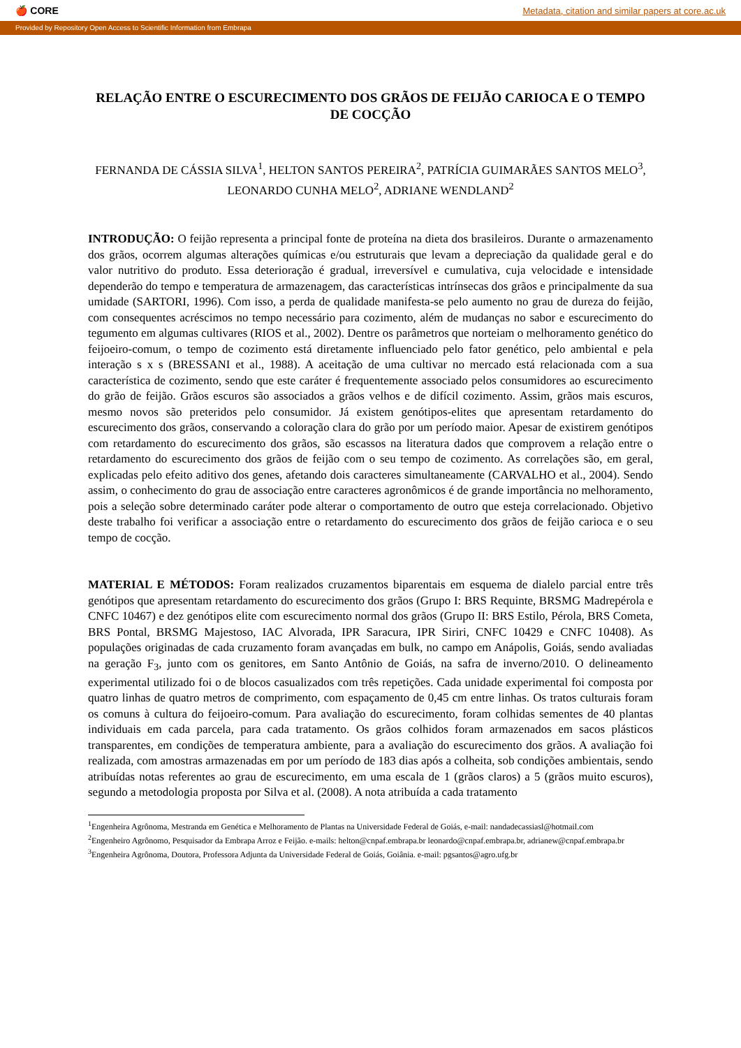🍎 CORE Metadata, citation and similar papers at core.ac.uk
Provided by Repository Open Access to Scientific Information from Embrapa
RELAÇÃO ENTRE O ESCURECIMENTO DOS GRÃOS DE FEIJÃO CARIOCA E O TEMPO DE COCÇÃO
FERNANDA DE CÁSSIA SILVA<sup>1</sup>, HELTON SANTOS PEREIRA<sup>2</sup>, PATRÍCIA GUIMARÃES SANTOS MELO<sup>3</sup>, LEONARDO CUNHA MELO<sup>2</sup>, ADRIANE WENDLAND<sup>2</sup>
INTRODUÇÃO: O feijão representa a principal fonte de proteína na dieta dos brasileiros. Durante o armazenamento dos grãos, ocorrem algumas alterações químicas e/ou estruturais que levam a depreciação da qualidade geral e do valor nutritivo do produto. Essa deterioração é gradual, irreversível e cumulativa, cuja velocidade e intensidade dependerão do tempo e temperatura de armazenagem, das características intrínsecas dos grãos e principalmente da sua umidade (SARTORI, 1996). Com isso, a perda de qualidade manifesta-se pelo aumento no grau de dureza do feijão, com consequentes acréscimos no tempo necessário para cozimento, além de mudanças no sabor e escurecimento do tegumento em algumas cultivares (RIOS et al., 2002). Dentre os parâmetros que norteiam o melhoramento genético do feijoeiro-comum, o tempo de cozimento está diretamente influenciado pelo fator genético, pelo ambiental e pela interação s x s (BRESSANI et al., 1988). A aceitação de uma cultivar no mercado está relacionada com a sua característica de cozimento, sendo que este caráter é frequentemente associado pelos consumidores ao escurecimento do grão de feijão. Grãos escuros são associados a grãos velhos e de difícil cozimento. Assim, grãos mais escuros, mesmo novos são preteridos pelo consumidor. Já existem genótipos-elites que apresentam retardamento do escurecimento dos grãos, conservando a coloração clara do grão por um período maior. Apesar de existirem genótipos com retardamento do escurecimento dos grãos, são escassos na literatura dados que comprovem a relação entre o retardamento do escurecimento dos grãos de feijão com o seu tempo de cozimento. As correlações são, em geral, explicadas pelo efeito aditivo dos genes, afetando dois caracteres simultaneamente (CARVALHO et al., 2004). Sendo assim, o conhecimento do grau de associação entre caracteres agronômicos é de grande importância no melhoramento, pois a seleção sobre determinado caráter pode alterar o comportamento de outro que esteja correlacionado. Objetivo deste trabalho foi verificar a associação entre o retardamento do escurecimento dos grãos de feijão carioca e o seu tempo de cocção.
MATERIAL E MÉTODOS: Foram realizados cruzamentos biparentais em esquema de dialelo parcial entre três genótipos que apresentam retardamento do escurecimento dos grãos (Grupo I: BRS Requinte, BRSMG Madrepérola e CNFC 10467) e dez genótipos elite com escurecimento normal dos grãos (Grupo II: BRS Estilo, Pérola, BRS Cometa, BRS Pontal, BRSMG Majestoso, IAC Alvorada, IPR Saracura, IPR Siriri, CNFC 10429 e CNFC 10408). As populações originadas de cada cruzamento foram avançadas em bulk, no campo em Anápolis, Goiás, sendo avaliadas na geração F<sub>3</sub>, junto com os genitores, em Santo Antônio de Goiás, na safra de inverno/2010. O delineamento experimental utilizado foi o de blocos casualizados com três repetições. Cada unidade experimental foi composta por quatro linhas de quatro metros de comprimento, com espaçamento de 0,45 cm entre linhas. Os tratos culturais foram os comuns à cultura do feijoeiro-comum. Para avaliação do escurecimento, foram colhidas sementes de 40 plantas individuais em cada parcela, para cada tratamento. Os grãos colhidos foram armazenados em sacos plásticos transparentes, em condições de temperatura ambiente, para a avaliação do escurecimento dos grãos. A avaliação foi realizada, com amostras armazenadas em por um período de 183 dias após a colheita, sob condições ambientais, sendo atribuídas notas referentes ao grau de escurecimento, em uma escala de 1 (grãos claros) a 5 (grãos muito escuros), segundo a metodologia proposta por Silva et al. (2008). A nota atribuída a cada tratamento
<sup>1</sup> Engenheira Agrônoma, Mestranda em Genética e Melhoramento de Plantas na Universidade Federal de Goiás, e-mail: nandadecassiasl@hotmail.com
<sup>2</sup> Engenheiro Agrônomo, Pesquisador da Embrapa Arroz e Feijão. e-mails: helton@cnpaf.embrapa.br leonardo@cnpaf.embrapa.br, adrianew@cnpaf.embrapa.br
<sup>3</sup> Engenheira Agrônoma, Doutora, Professora Adjunta da Universidade Federal de Goiás, Goiânia. e-mail: pgsantos@agro.ufg.br